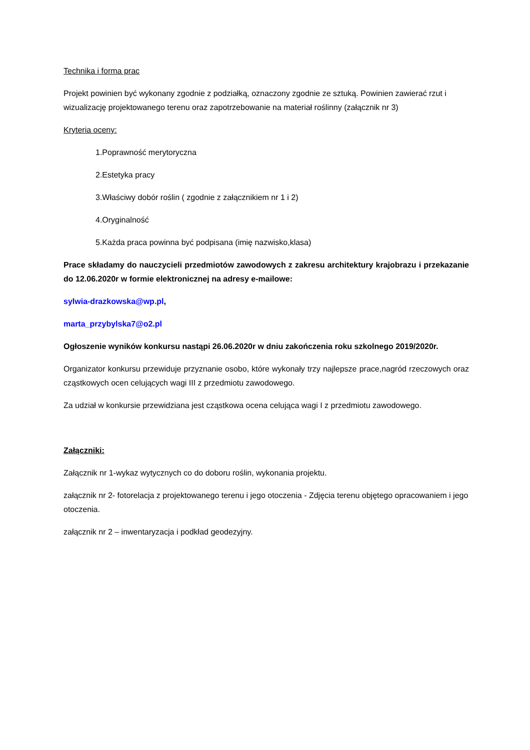Technika i forma prac
Projekt powinien być wykonany zgodnie z podziałką, oznaczony zgodnie ze sztuką. Powinien zawierać rzut i wizualizację projektowanego terenu oraz zapotrzebowanie na materiał roślinny (załącznik nr 3)
Kryteria oceny:
1.Poprawność merytoryczna
2.Estetyka pracy
3.Właściwy dobór roślin ( zgodnie z załącznikiem nr 1 i 2)
4.Oryginalność
5.Każda praca powinna być podpisana (imię nazwisko,klasa)
Prace składamy do nauczycieli przedmiotów zawodowych z zakresu architektury krajobrazu i przekazanie do 12.06.2020r w formie elektronicznej na adresy e-mailowe:
sylwia-drazkowska@wp.pl,
marta_przybylska7@o2.pl
Ogłoszenie wyników konkursu nastąpi 26.06.2020r w dniu zakończenia roku szkolnego 2019/2020r.
Organizator konkursu przewiduje przyznanie osobo, które wykonały trzy najlepsze prace,nagród rzeczowych oraz cząstkowych ocen celujących wagi III z przedmiotu zawodowego.
Za udział w konkursie przewidziana jest cząstkowa ocena celująca wagi I z przedmiotu zawodowego.
Załączniki:
Załącznik nr 1-wykaz wytycznych co do doboru roślin, wykonania projektu.
załącznik nr 2- fotorelacja z projektowanego terenu i jego otoczenia - Zdjęcia terenu objętego opracowaniem i jego otoczenia.
załącznik nr 2 – inwentaryzacja i podkład geodezyjny.